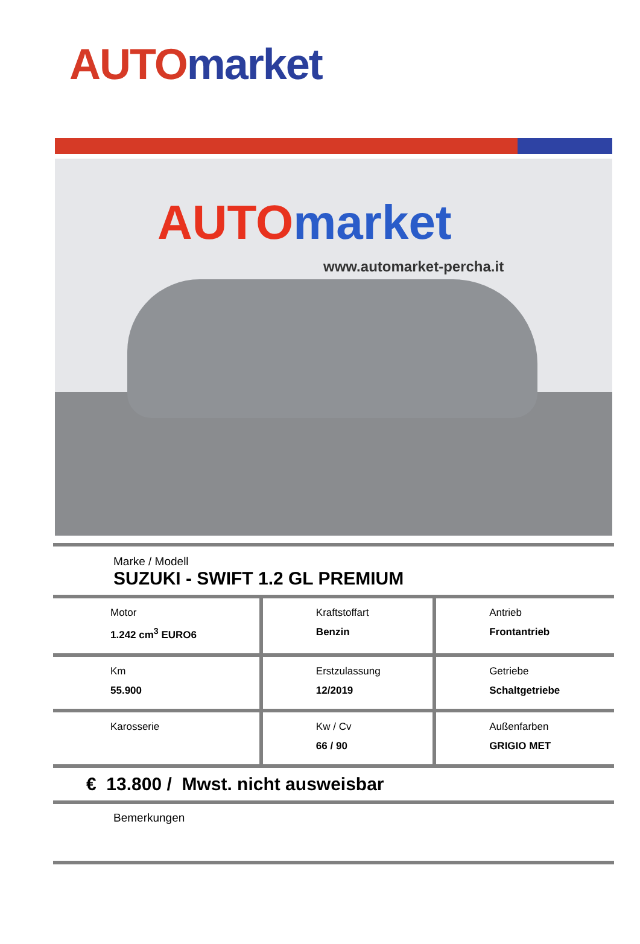AUTO market
AUTO market
www.automarket-percha.it
| Marke / Modell SUZUKI - SWIFT 1.2 GL PREMIUM | | |
| Motor 1.242 cm<sup>3</sup> EURO6 | Kraftstoffart Benzin | Antrieb Frontantrieb |
| Km 55.900 | Erstzulassung 12/2019 | Getriebe Schaltgetriebe |
| Karosserie | Kw / Cv 66 / 90 | Außenfarben GRIGIO MET |
| € 13.800 / Mwst. nicht ausweisbar | | |
| Bemerkungen | | |